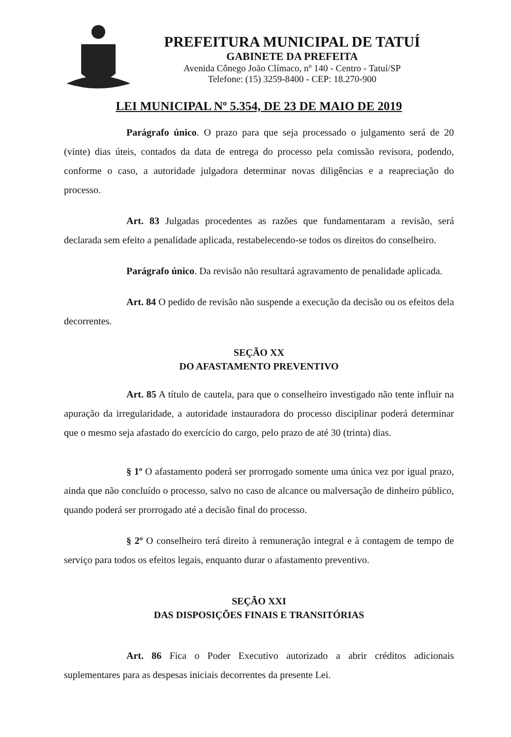PREFEITURA MUNICIPAL DE TATUÍ
GABINETE DA PREFEITA
Avenida Cônego João Clímaco, nº 140 - Centro - Tatuí/SP
Telefone: (15) 3259-8400 - CEP: 18.270-900
LEI MUNICIPAL Nº 5.354, DE 23 DE MAIO DE 2019
Parágrafo único. O prazo para que seja processado o julgamento será de 20 (vinte) dias úteis, contados da data de entrega do processo pela comissão revisora, podendo, conforme o caso, a autoridade julgadora determinar novas diligências e a reapreciação do processo.
Art. 83 Julgadas procedentes as razões que fundamentaram a revisão, será declarada sem efeito a penalidade aplicada, restabelecendo-se todos os direitos do conselheiro.
Parágrafo único. Da revisão não resultará agravamento de penalidade aplicada.
Art. 84 O pedido de revisão não suspende a execução da decisão ou os efeitos dela decorrentes.
SEÇÃO XX
DO AFASTAMENTO PREVENTIVO
Art. 85 A título de cautela, para que o conselheiro investigado não tente influir na apuração da irregularidade, a autoridade instauradora do processo disciplinar poderá determinar que o mesmo seja afastado do exercício do cargo, pelo prazo de até 30 (trinta) dias.
§ 1º O afastamento poderá ser prorrogado somente uma única vez por igual prazo, ainda que não concluído o processo, salvo no caso de alcance ou malversação de dinheiro público, quando poderá ser prorrogado até a decisão final do processo.
§ 2º O conselheiro terá direito à remuneração integral e à contagem de tempo de serviço para todos os efeitos legais, enquanto durar o afastamento preventivo.
SEÇÃO XXI
DAS DISPOSIÇÕES FINAIS E TRANSITÓRIAS
Art. 86 Fica o Poder Executivo autorizado a abrir créditos adicionais suplementares para as despesas iniciais decorrentes da presente Lei.